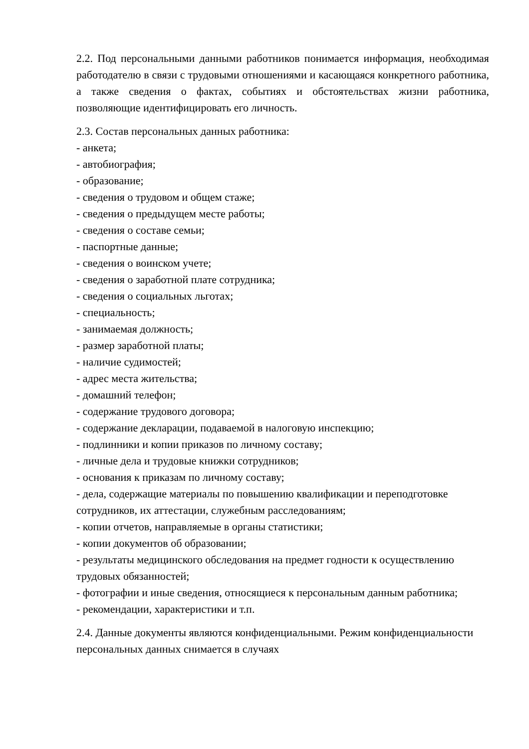2.2. Под персональными данными работников понимается информация, необходимая работодателю в связи с трудовыми отношениями и касающаяся конкретного работника, а также сведения о фактах, событиях и обстоятельствах жизни работника, позволяющие идентифицировать его личность.
2.3. Состав персональных данных работника:
- анкета;
- автобиография;
- образование;
- сведения о трудовом и общем стаже;
- сведения о предыдущем месте работы;
- сведения о составе семьи;
- паспортные данные;
- сведения о воинском учете;
- сведения о заработной плате сотрудника;
- сведения о социальных льготах;
- специальность;
- занимаемая должность;
- размер заработной платы;
- наличие судимостей;
- адрес места жительства;
- домашний телефон;
- содержание трудового договора;
- содержание декларации, подаваемой в налоговую инспекцию;
- подлинники и копии приказов по личному составу;
- личные дела и трудовые книжки сотрудников;
- основания к приказам по личному составу;
- дела, содержащие материалы по повышению квалификации и переподготовке сотрудников, их аттестации, служебным расследованиям;
- копии отчетов, направляемые в органы статистики;
- копии документов об образовании;
- результаты медицинского обследования на предмет годности к осуществлению трудовых обязанностей;
- фотографии и иные сведения, относящиеся к персональным данным работника;
- рекомендации, характеристики и т.п.
2.4. Данные документы являются конфиденциальными. Режим конфиденциальности персональных данных снимается в случаях